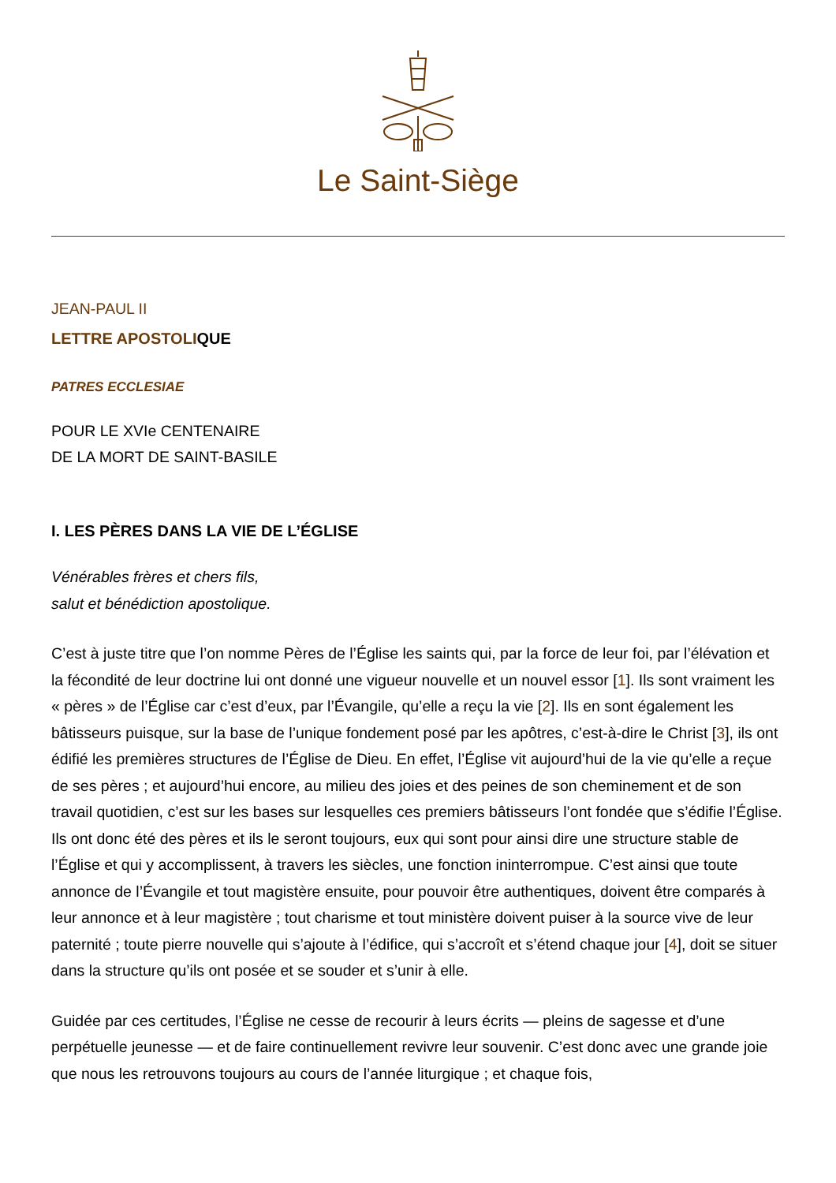Le Saint-Siège
JEAN-PAUL II
LETTRE APOSTOLIQUE
PATRES ECCLESIAE
POUR LE XVIe CENTENAIRE
DE LA MORT DE SAINT-BASILE
I. LES PÈRES DANS LA VIE DE L’ÉGLISE
Vénérables frères et chers fils,
salut et bénédiction apostolique.
C’est à juste titre que l’on nomme Pères de l’Église les saints qui, par la force de leur foi, par l’élévation et la fécondité de leur doctrine lui ont donné une vigueur nouvelle et un nouvel essor [1]. Ils sont vraiment les « pères » de l’Église car c’est d’eux, par l’Évangile, qu’elle a reçu la vie [2]. Ils en sont également les bâtisseurs puisque, sur la base de l’unique fondement posé par les apôtres, c’est-à-dire le Christ [3], ils ont édifié les premières structures de l’Église de Dieu. En effet, l’Église vit aujourd’hui de la vie qu’elle a reçue de ses pères ; et aujourd’hui encore, au milieu des joies et des peines de son cheminement et de son travail quotidien, c’est sur les bases sur lesquelles ces premiers bâtisseurs l’ont fondée que s’édifie l’Église. Ils ont donc été des pères et ils le seront toujours, eux qui sont pour ainsi dire une structure stable de l’Église et qui y accomplissent, à travers les siècles, une fonction ininterrompue. C’est ainsi que toute annonce de l’Évangile et tout magistère ensuite, pour pouvoir être authentiques, doivent être comparés à leur annonce et à leur magistère ; tout charisme et tout ministère doivent puiser à la source vive de leur paternité ; toute pierre nouvelle qui s’ajoute à l’édifice, qui s’accroît et s’étend chaque jour [4], doit se situer dans la structure qu’ils ont posée et se souder et s’unir à elle.
Guidée par ces certitudes, l’Église ne cesse de recourir à leurs écrits — pleins de sagesse et d’une perpétuelle jeunesse — et de faire continuellement revivre leur souvenir. C’est donc avec une grande joie que nous les retrouvons toujours au cours de l’année liturgique ; et chaque fois,